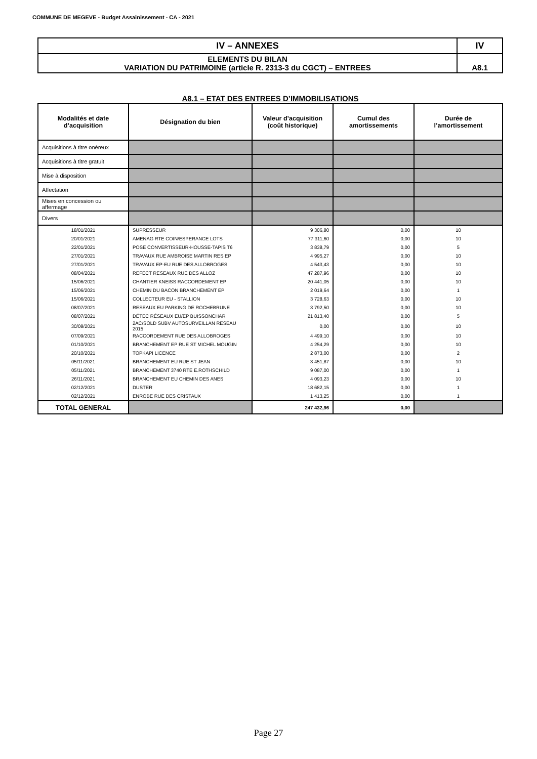COMMUNE DE MEGEVE - Budget Assainissement - CA - 2021
| IV – ANNEXES | IV |
| ELEMENTS DU BILAN VARIATION DU PATRIMOINE (article R. 2313-3 du CGCT) – ENTREES | A8.1 |
A8.1 – ETAT DES ENTREES D’IMMOBILISATIONS
| Modalités et date d’acquisition | Désignation du bien | Valeur d’acquisition (coût historique) | Cumul des amortissements | Durée de l’amortissement |
| --- | --- | --- | --- | --- |
| Acquisitions à titre onéreux | | | | |
| Acquisitions à titre gratuit | | | | |
| Mise à disposition | | | | |
| Affectation | | | | |
| Mises en concession ou affermage | | | | |
| Divers | | | | |
| 18/01/2021 | SUPRESSEUR | 9 306,80 | 0,00 | 10 |
| 20/01/2021 | AMENAG RTE COIN/ESPERANCE LOTS | 77 311,60 | 0,00 | 10 |
| 22/01/2021 | POSE CONVERTISSEUR-HOUSSE-TAPIS T6 | 3 838,79 | 0,00 | 5 |
| 27/01/2021 | TRAVAUX RUE AMBROISE MARTIN RES EP | 4 995,27 | 0,00 | 10 |
| 27/01/2021 | TRAVAUX EP-EU RUE DES ALLOBROGES | 4 543,43 | 0,00 | 10 |
| 08/04/2021 | REFECT RESEAUX RUE DES ALLOZ | 47 287,96 | 0,00 | 10 |
| 15/06/2021 | CHANTIER KNEISS RACCORDEMENT EP | 20 441,05 | 0,00 | 10 |
| 15/06/2021 | CHEMIN DU BACON BRANCHEMENT EP | 2 019,64 | 0,00 | 1 |
| 15/06/2021 | COLLECTEUR EU - STALLION | 3 728,63 | 0,00 | 10 |
| 08/07/2021 | RESEAUX EU PARKING DE ROCHEBRUNE | 3 792,50 | 0,00 | 10 |
| 08/07/2021 | DÉTEC RÉSEAUX EU/EP BUISSONCHAR | 21 813,40 | 0,00 | 5 |
| 30/08/2021 | 2AC/SOLD SUBV AUTOSURVEILLAN RESEAU 2015 | 0,00 | 0,00 | 10 |
| 07/09/2021 | RACCORDEMENT RUE DES ALLOBROGES | 4 499,10 | 0,00 | 10 |
| 01/10/2021 | BRANCHEMENT EP RUE ST MICHEL MOUGIN | 4 254,29 | 0,00 | 10 |
| 20/10/2021 | TOPKAPI LICENCE | 2 873,00 | 0,00 | 2 |
| 05/11/2021 | BRANCHEMENT EU RUE ST JEAN | 3 451,87 | 0,00 | 10 |
| 05/11/2021 | BRANCHEMENT 3740 RTE E.ROTHSCHILD | 9 087,00 | 0,00 | 1 |
| 26/11/2021 | BRANCHEMENT EU CHEMIN DES ANES | 4 093,23 | 0,00 | 10 |
| 02/12/2021 | DUSTER | 18 682,15 | 0,00 | 1 |
| 02/12/2021 | ENROBE RUE DES CRISTAUX | 1 413,25 | 0,00 | 1 |
| TOTAL GENERAL | | 247 432,96 | 0,00 | |
Page 27